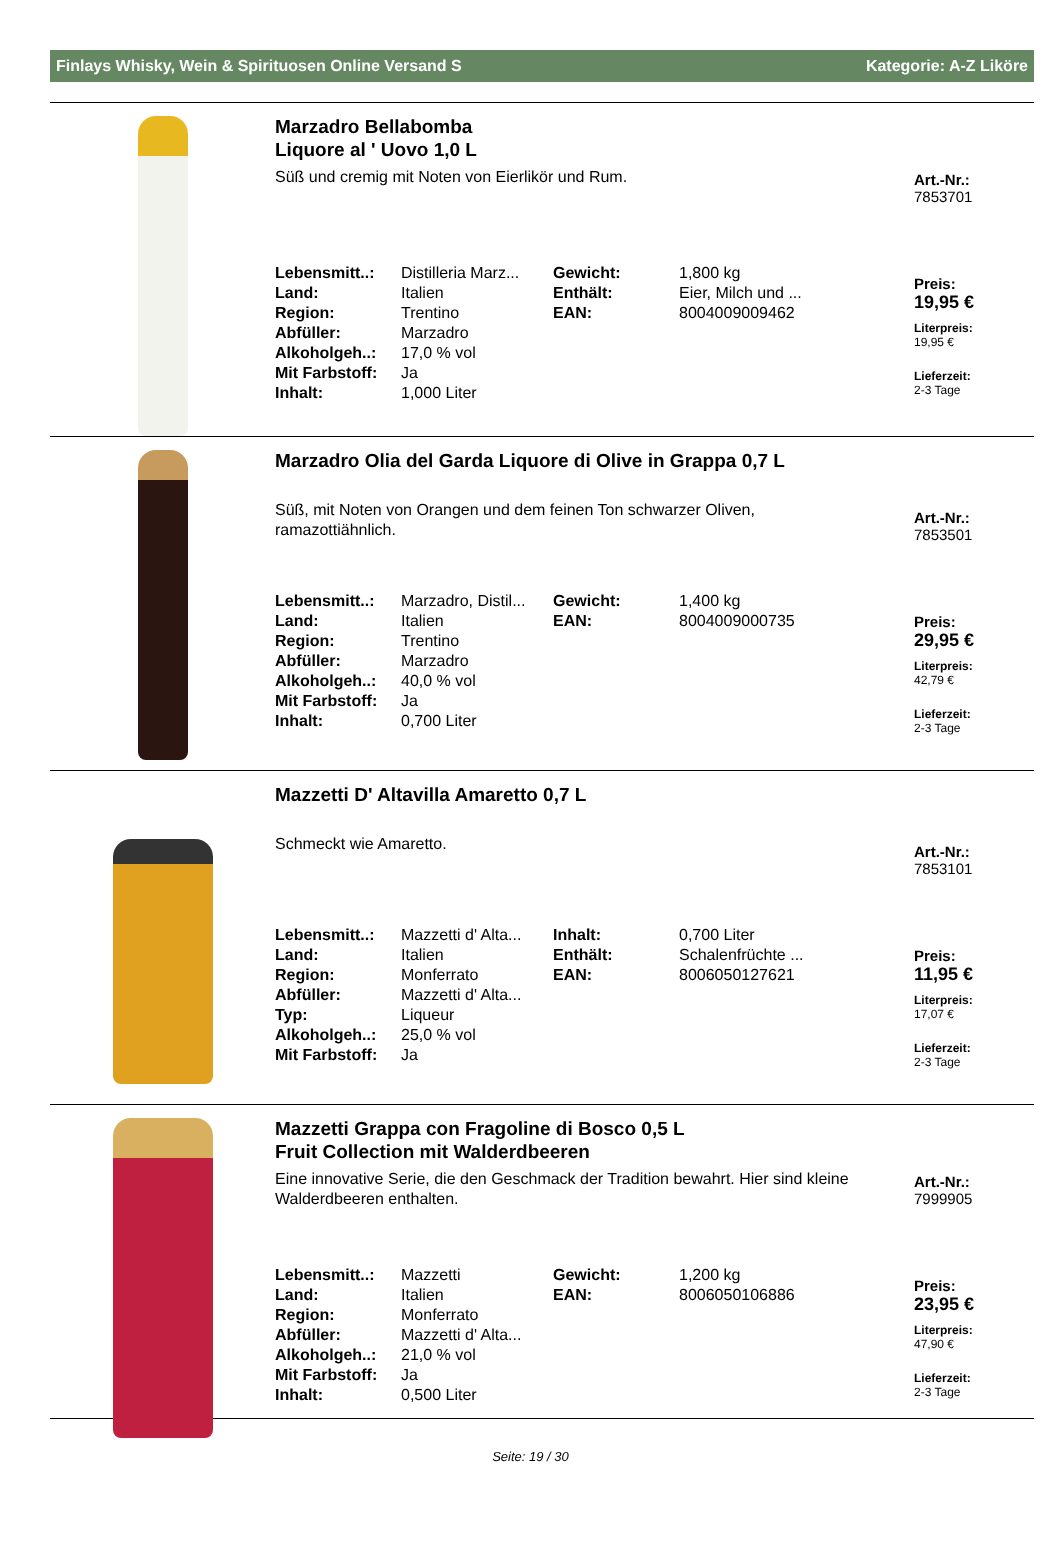Finlays Whisky, Wein & Spirituosen Online Versand S Kategorie: A-Z Liköre
Marzadro Bellabomba
Liquore al ' Uovo 1,0 L
Süß und cremig mit Noten von Eierlikör und Rum.
| Lebensmitt..: | Distilleria Marz... | Gewicht: | 1,800 kg |
| Land: | Italien | Enthält: | Eier, Milch und ... |
| Region: | Trentino | EAN: | 8004009009462 |
| Abfüller: | Marzadro | | |
| Alkoholgeh..: | 17,0 % vol | | |
| Mit Farbstoff: | Ja | | |
| Inhalt: | 1,000 Liter | | |
Art.-Nr.:
7853701
Preis:
19,95 €
Literpreis:
19,95 €
Lieferzeit:
2-3 Tage
Marzadro Olia del Garda Liquore di Olive in Grappa 0,7 L
Süß, mit Noten von Orangen und dem feinen Ton schwarzer Oliven, ramazottiähnlich.
| Lebensmitt..: | Marzadro, Distil... | Gewicht: | 1,400 kg |
| Land: | Italien | EAN: | 8004009000735 |
| Region: | Trentino | | |
| Abfüller: | Marzadro | | |
| Alkoholgeh..: | 40,0 % vol | | |
| Mit Farbstoff: | Ja | | |
| Inhalt: | 0,700 Liter | | |
Art.-Nr.:
7853501
Preis:
29,95 €
Literpreis:
42,79 €
Lieferzeit:
2-3 Tage
Mazzetti D' Altavilla Amaretto 0,7 L
Schmeckt wie Amaretto.
| Lebensmitt..: | Mazzetti d' Alta... | Inhalt: | 0,700 Liter |
| Land: | Italien | Enthält: | Schalenfrüchte ... |
| Region: | Monferrato | EAN: | 8006050127621 |
| Abfüller: | Mazzetti d' Alta... | | |
| Typ: | Liqueur | | |
| Alkoholgeh..: | 25,0 % vol | | |
| Mit Farbstoff: | Ja | | |
Art.-Nr.:
7853101
Preis:
11,95 €
Literpreis:
17,07 €
Lieferzeit:
2-3 Tage
Mazzetti Grappa con Fragoline di Bosco 0,5 L
Fruit Collection mit Walderdbeeren
Eine innovative Serie, die den Geschmack der Tradition bewahrt. Hier sind kleine Walderdbeeren enthalten.
| Lebensmitt..: | Mazzetti | Gewicht: | 1,200 kg |
| Land: | Italien | EAN: | 8006050106886 |
| Region: | Monferrato | | |
| Abfüller: | Mazzetti d' Alta... | | |
| Alkoholgeh..: | 21,0 % vol | | |
| Mit Farbstoff: | Ja | | |
| Inhalt: | 0,500 Liter | | |
Art.-Nr.:
7999905
Preis:
23,95 €
Literpreis:
47,90 €
Lieferzeit:
2-3 Tage
Seite: 19 / 30